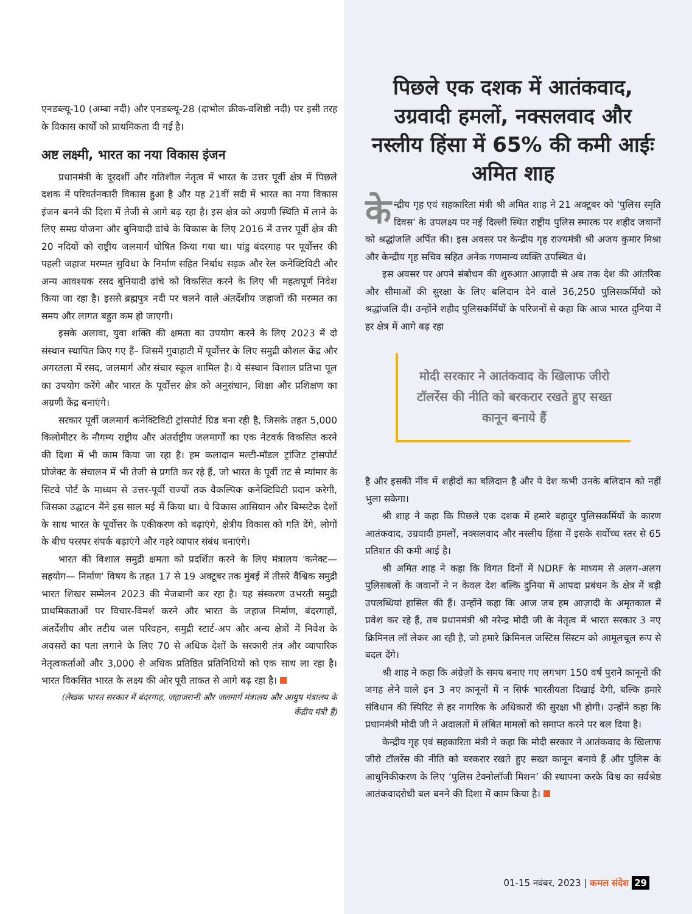एनडब्ल्यू-10 (अम्बा नदी) और एनडब्ल्यू-28 (दाभोल क्रीक-वशिष्ठी नदी) पर इसी तरह के विकास कार्यों को प्राथमिकता दी गई है।
अष्ट लक्ष्मी, भारत का नया विकास इंजन
प्रधानमंत्री के दूरदर्शी और गतिशील नेतृत्व में भारत के उत्तर पूर्वी क्षेत्र में पिछले दशक में परिवर्तनकारी विकास हुआ है और यह 21वीं सदी में भारत का नया विकास इंजन बनने की दिशा में तेजी से आगे बढ़ रहा है। इस क्षेत्र को अग्रणी स्थिति में लाने के लिए समग्र योजना और बुनियादी ढांचे के विकास के लिए 2016 में उत्तर पूर्वी क्षेत्र की 20 नदियों को राष्ट्रीय जलमार्ग घोषित किया गया था। पांडु बंदरगाह पर पूर्वोत्तर की पहली जहाज मरम्मत सुविधा के निर्माण सहित निर्बाध सड़क और रेल कनेक्टिविटी और अन्य आवश्यक रसद बुनियादी ढांचे को विकसित करने के लिए भी महत्वपूर्ण निवेश किया जा रहा है। इससे ब्रह्मपुत्र नदी पर चलने वाले अंतर्देशीय जहाजों की मरम्मत का समय और लागत बहुत कम हो जाएगी।
इसके अलावा, युवा शक्ति की क्षमता का उपयोग करने के लिए 2023 में दो संस्थान स्थापित किए गए हैं– जिसमें गुवाहाटी में पूर्वोत्तर के लिए समुद्री कौशल केंद्र और अगरतला में रसद, जलमार्ग और संचार स्कूल शामिल है। ये संस्थान विशाल प्रतिभा पूल का उपयोग करेंगे और भारत के पूर्वोत्तर क्षेत्र को अनुसंधान, शिक्षा और प्रशिक्षण का अग्रणी केंद्र बनाएंगे।
सरकार पूर्वी जलमार्ग कनेक्टिविटी ट्रांसपोर्ट ग्रिड बना रही है, जिसके तहत 5,000 किलोमीटर के नौगम्य राष्ट्रीय और अंतर्राष्ट्रीय जलमार्गों का एक नेटवर्क विकसित करने की दिशा में भी काम किया जा रहा है। हम कलादान मल्टी-मॉडल ट्रांजिट ट्रांसपोर्ट प्रोजेक्ट के संचालन में भी तेजी से प्रगति कर रहे हैं, जो भारत के पूर्वी तट से म्यांमार के सिटवे पोर्ट के माध्यम से उत्तर-पूर्वी राज्यों तक वैकल्पिक कनेक्टिविटी प्रदान करेगी, जिसका उद्घाटन मैंने इस साल मई में किया था। ये विकास आसियान और बिम्सटेक देशों के साथ भारत के पूर्वोत्तर के एकीकरण को बढ़ाएंगे, क्षेत्रीय विकास को गति देंगे, लोगों के बीच परस्पर संपर्क बढ़ाएंगे और गहरे व्यापार संबंध बनाएंगे।
भारत की विशाल समुद्री क्षमता को प्रदर्शित करने के लिए मंत्रालय 'कनेक्ट— सहयोग— निर्माण' विषय के तहत 17 से 19 अक्टूबर तक मुंबई में तीसरे वैश्विक समुद्री भारत शिखर सम्मेलन 2023 की मेजबानी कर रहा है। यह संस्करण उभरती समुद्री प्राथमिकताओं पर विचार-विमर्श करने और भारत के जहाज निर्माण, बंदरगाहों, अंतर्देशीय और तटीय जल परिवहन, समुद्री स्टार्ट-अप और अन्य क्षेत्रों में निवेश के अवसरों का पता लगाने के लिए 70 से अधिक देशों के सरकारी तंत्र और व्यापारिक नेतृत्वकर्ताओं और 3,000 से अधिक प्रतिष्ठित प्रतिनिधियों को एक साथ ला रहा है। भारत विकसित भारत के लक्ष्य की ओर पूरी ताकत से आगे बढ़ रहा है।
(लेखक भारत सरकार में बंदरगाह, जहाजरानी और जलमार्ग मंत्रालय और आयुष मंत्रालय के केंद्रीय मंत्री हैं)
पिछले एक दशक में आतंकवाद, उग्रवादी हमलों, नक्सलवाद और नस्लीय हिंसा में 65% की कमी आईः अमित शाह
के न्द्रीय गृह एवं सहकारिता मंत्री श्री अमित शाह ने 21 अक्टूबर को ‘पुलिस स्मृति दिवस’ के उपलक्ष्य पर नई दिल्ली स्थित राष्ट्रीय पुलिस स्मारक पर शहीद जवानों को श्रद्धांजलि अर्पित की। इस अवसर पर केन्द्रीय गृह राज्यमंत्री श्री अजय कुमार मिश्रा और केन्द्रीय गृह सचिव सहित अनेक गणमान्य व्यक्ति उपस्थित थे।
इस अवसर पर अपने संबोधन की शुरुआत आज़ादी से अब तक देश की आंतरिक और सीमाओं की सुरक्षा के लिए बलिदान देने वाले 36,250 पुलिसकर्मियों को श्रद्धांजलि दी। उन्होंने शहीद पुलिसकर्मियों के परिजनों से कहा कि आज भारत दुनिया में हर क्षेत्र में आगे बढ़ रहा
मोदी सरकार ने आतंकवाद के खिलाफ जीरो टॉलरेंस की नीति को बरकरार रखते हुए सख्त कानून बनाये हैं
है और इसकी नींव में शहीदों का बलिदान है और ये देश कभी उनके बलिदान को नहीं भुला सकेगा।
श्री शाह ने कहा कि पिछले एक दशक में हमारे बहादुर पुलिसकर्मियों के कारण आतंकवाद, उग्रवादी हमलों, नक्सलवाद और नस्लीय हिंसा में इसके सर्वोच्च स्तर से 65 प्रतिशत की कमी आई है।
श्री अमित शाह ने कहा कि विगत दिनों में NDRF के माध्यम से अलग-अलग पुलिसबलों के जवानों ने न केवल देश बल्कि दुनिया में आपदा प्रबंधन के क्षेत्र में बड़ी उपलब्धियां हासिल की हैं। उन्होंने कहा कि आज जब हम आज़ादी के अमृतकाल में प्रवेश कर रहे हैं, तब प्रधानमंत्री श्री नरेन्द्र मोदी जी के नेतृत्व में भारत सरकार 3 नए क्रिमिनल लॉ लेकर आ रही है, जो हमारे क्रिमिनल जस्टिस सिस्टम को आमूलचूल रूप से बदल देंगे।
श्री शाह ने कहा कि अंग्रेज़ों के समय बनाए गए लगभग 150 वर्ष पुराने कानूनों की जगह लेने वाले इन 3 नए कानूनों में न सिर्फ भारतीयता दिखाई देगी, बल्कि हमारे संविधान की स्पिरिट से हर नागरिक के अधिकारों की सुरक्षा भी होगी। उन्होंने कहा कि प्रधानमंत्री मोदी जी ने अदालतों में लंबित मामलों को समाप्त करने पर बल दिया है।
केन्द्रीय गृह एवं सहकारिता मंत्री ने कहा कि मोदी सरकार ने आतंकवाद के खिलाफ जीरो टॉलरेंस की नीति को बरकरार रखते हुए सख्त कानून बनाये हैं और पुलिस के आधुनिकीकरण के लिए ‘पुलिस टेक्नोलॉजी मिशन’ की स्थापना करके विश्व का सर्वश्रेष्ठ आतंकवादरोधी बल बनने की दिशा में काम किया है।
01-15 नवंबर, 2023 | कमल संदेश 29